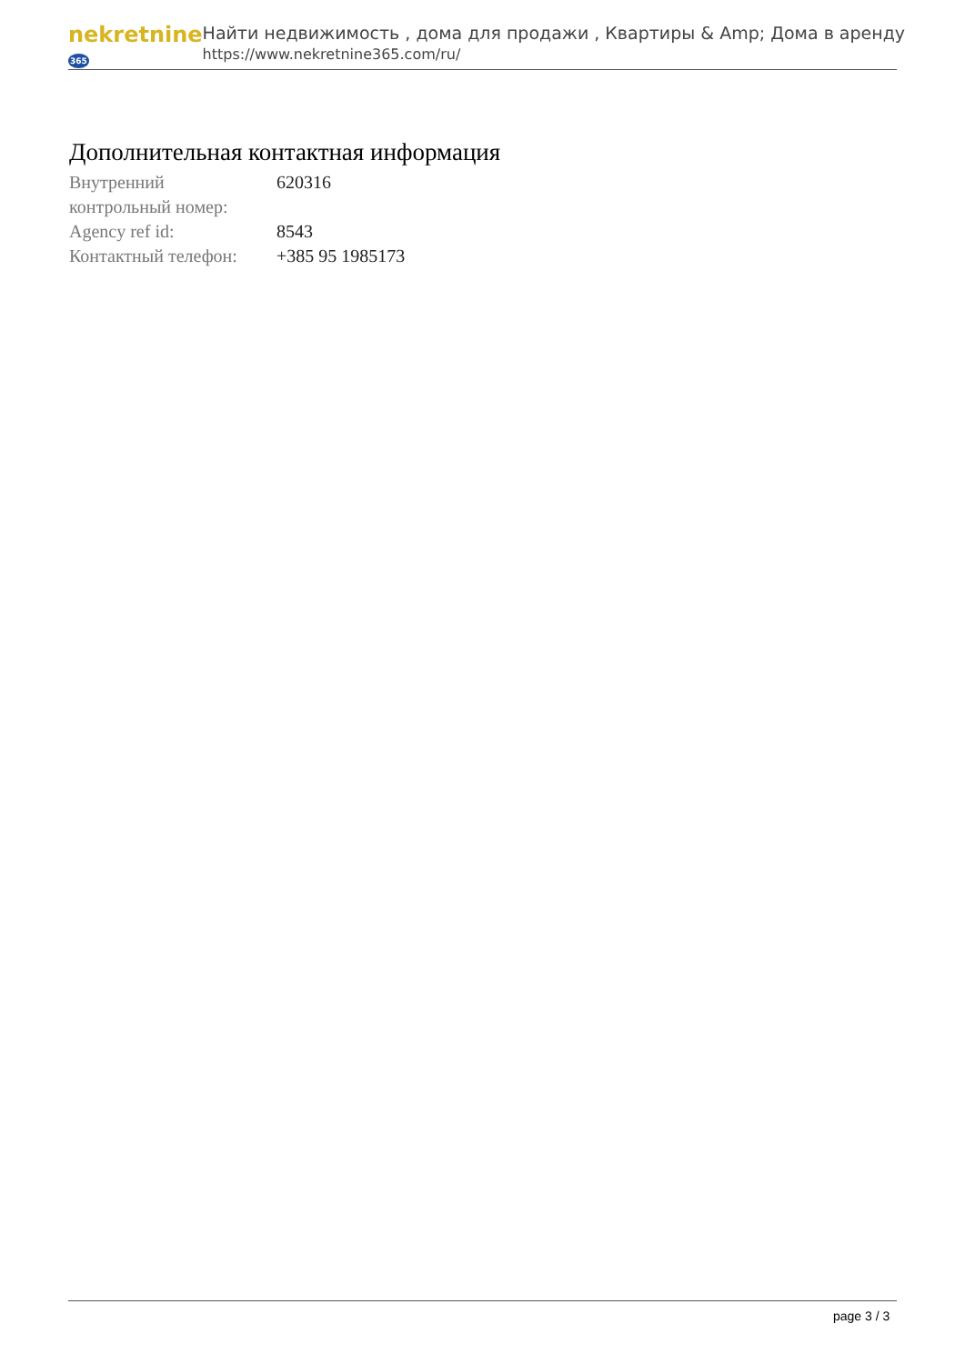nekretnine365
Найти недвижимость , дома для продажи , Квартиры & Amp; Дома в аренду
https://www.nekretnine365.com/ru/
Дополнительная контактная информация
| Внутренний контрольный номер: | 620316 |
| Agency ref id: | 8543 |
| Контактный телефон: | +385 95 1985173 |
page 3 / 3